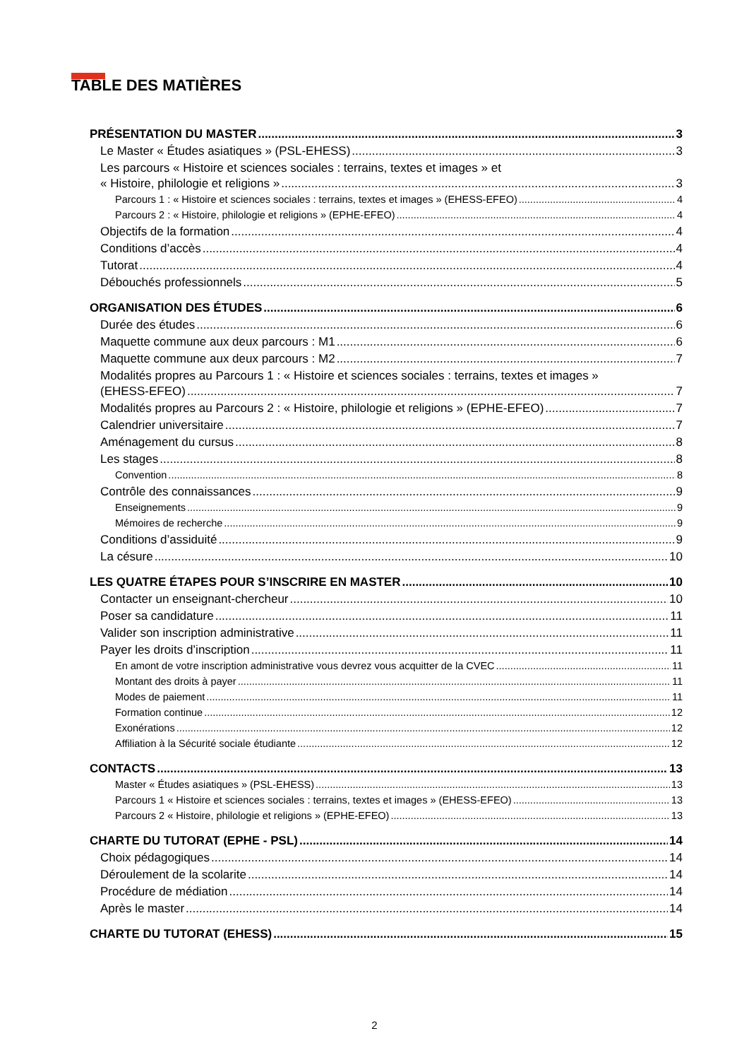TABLE DES MATIÈRES
PRÉSENTATION DU MASTER 3
Le Master « Études asiatiques » (PSL-EHESS) 3
Les parcours « Histoire et sciences sociales : terrains, textes et images » et
« Histoire, philologie et religions » 3
Parcours 1 : « Histoire et sciences sociales : terrains, textes et images » (EHESS-EFEO) 4
Parcours 2 : « Histoire, philologie et religions » (EPHE-EFEO) 4
Objectifs de la formation 4
Conditions d’accès 4
Tutorat 4
Débouchés professionnels 5
ORGANISATION DES ÉTUDES 6
Durée des études 6
Maquette commune aux deux parcours : M1 6
Maquette commune aux deux parcours : M2 7
Modalités propres au Parcours 1 : « Histoire et sciences sociales : terrains, textes et images »
(EHESS-EFEO) 7
Modalités propres au Parcours 2 : « Histoire, philologie et religions » (EPHE-EFEO) 7
Calendrier universitaire 7
Aménagement du cursus 8
Les stages 8
Convention 8
Contrôle des connaissances 9
Enseignements 9
Mémoires de recherche 9
Conditions d’assiduité 9
La césure 10
LES QUATRE ÉTAPES POUR S’INSCRIRE EN MASTER 10
Contacter un enseignant-chercheur 10
Poser sa candidature 11
Valider son inscription administrative 11
Payer les droits d’inscription 11
En amont de votre inscription administrative vous devrez vous acquitter de la CVEC 11
Montant des droits à payer 11
Modes de paiement 11
Formation continue 12
Exonérations 12
Affiliation à la Sécurité sociale étudiante 12
CONTACTS 13
Master « Études asiatiques » (PSL-EHESS) 13
Parcours 1 « Histoire et sciences sociales : terrains, textes et images » (EHESS-EFEO) 13
Parcours 2 « Histoire, philologie et religions » (EPHE-EFEO) 13
CHARTE DU TUTORAT (EPHE - PSL) 14
Choix pédagogiques 14
Déroulement de la scolarite 14
Procédure de médiation 14
Après le master 14
CHARTE DU TUTORAT (EHESS) 15
2